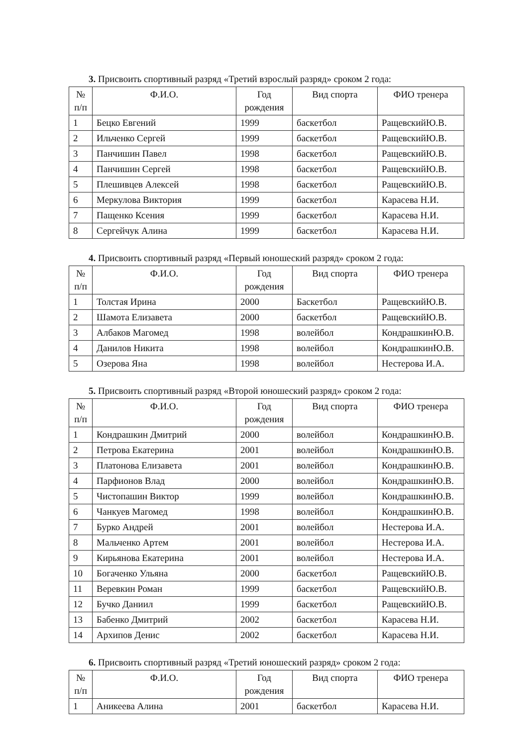3. Присвоить спортивный разряд «Третий взрослый разряд» сроком 2 года:
| № п/п | Ф.И.О. | Год рождения | Вид спорта | ФИО тренера |
| --- | --- | --- | --- | --- |
| 1 | Бецко Евгений | 1999 | баскетбол | РащевскийЮ.В. |
| 2 | Ильченко Сергей | 1999 | баскетбол | РащевскийЮ.В. |
| 3 | Панчишин Павел | 1998 | баскетбол | РащевскийЮ.В. |
| 4 | Панчишин Сергей | 1998 | баскетбол | РащевскийЮ.В. |
| 5 | Плешивцев Алексей | 1998 | баскетбол | РащевскийЮ.В. |
| 6 | Меркулова Виктория | 1999 | баскетбол | Карасева Н.И. |
| 7 | Пащенко Ксения | 1999 | баскетбол | Карасева Н.И. |
| 8 | Сергейчук Алина | 1999 | баскетбол | Карасева Н.И. |
4. Присвоить спортивный разряд «Первый юношеский разряд» сроком 2 года:
| № п/п | Ф.И.О. | Год рождения | Вид спорта | ФИО тренера |
| --- | --- | --- | --- | --- |
| 1 | Толстая Ирина | 2000 | Баскетбол | РащевскийЮ.В. |
| 2 | Шамота Елизавета | 2000 | баскетбол | РащевскийЮ.В. |
| 3 | Албаков Магомед | 1998 | волейбол | КондрашкинЮ.В. |
| 4 | Данилов Никита | 1998 | волейбол | КондрашкинЮ.В. |
| 5 | Озерова Яна | 1998 | волейбол | Нестерова И.А. |
5. Присвоить спортивный разряд «Второй юношеский разряд» сроком 2 года:
| № п/п | Ф.И.О. | Год рождения | Вид спорта | ФИО тренера |
| --- | --- | --- | --- | --- |
| 1 | Кондрашкин Дмитрий | 2000 | волейбол | КондрашкинЮ.В. |
| 2 | Петрова Екатерина | 2001 | волейбол | КондрашкинЮ.В. |
| 3 | Платонова Елизавета | 2001 | волейбол | КондрашкинЮ.В. |
| 4 | Парфионов Влад | 2000 | волейбол | КондрашкинЮ.В. |
| 5 | Чистопашин Виктор | 1999 | волейбол | КондрашкинЮ.В. |
| 6 | Чанкуев Магомед | 1998 | волейбол | КондрашкинЮ.В. |
| 7 | Бурко Андрей | 2001 | волейбол | Нестерова И.А. |
| 8 | Мальченко Артем | 2001 | волейбол | Нестерова И.А. |
| 9 | Кирьянова Екатерина | 2001 | волейбол | Нестерова И.А. |
| 10 | Богаченко Ульяна | 2000 | баскетбол | РащевскийЮ.В. |
| 11 | Веревкин Роман | 1999 | баскетбол | РащевскийЮ.В. |
| 12 | Бучко Даниил | 1999 | баскетбол | РащевскийЮ.В. |
| 13 | Бабенко Дмитрий | 2002 | баскетбол | Карасева Н.И. |
| 14 | Архипов Денис | 2002 | баскетбол | Карасева Н.И. |
6. Присвоить спортивный разряд «Третий юношеский разряд» сроком 2 года:
| № п/п | Ф.И.О. | Год рождения | Вид спорта | ФИО тренера |
| --- | --- | --- | --- | --- |
| 1 | Аникеева Алина | 2001 | баскетбол | Карасева Н.И. |